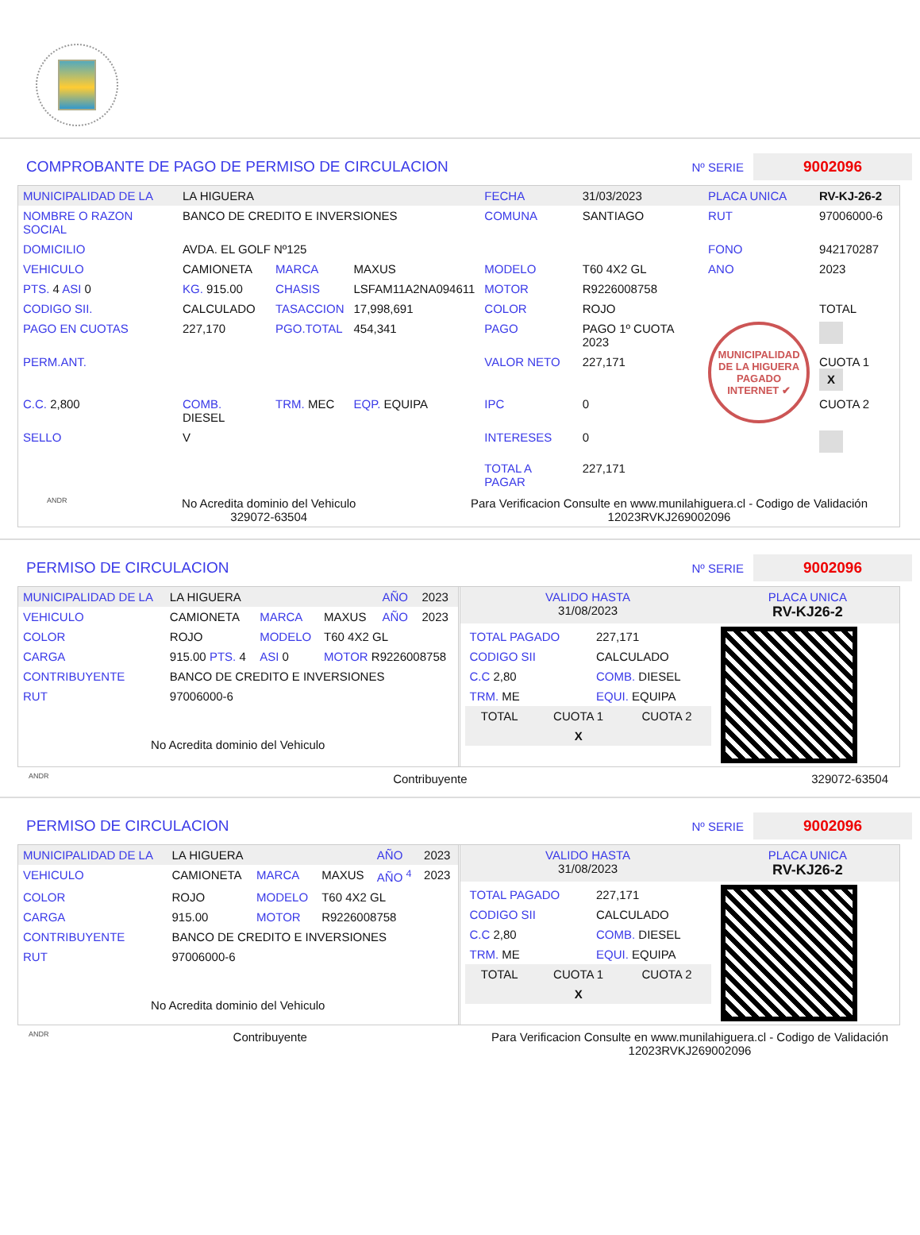COMPROBANTE DE PAGO DE PERMISO DE CIRCULACION Nº SERIE 9002096
| MUNICIPALIDAD DE LA | LA HIGUERA | | | FECHA | 31/03/2023 | PLACA UNICA | RV-KJ-26-2 |
| NOMBRE O RAZON SOCIAL | BANCO DE CREDITO E INVERSIONES | | | COMUNA | SANTIAGO | RUT | 97006000-6 |
| DOMICILIO | AVDA. EL GOLF Nº125 | | | | | FONO | 942170287 |
| VEHICULO | CAMIONETA | MARCA | MAXUS | MODELO | T60 4X2 GL | ANO | 2023 |
| PTS. 4 ASI 0 | KG. 915.00 | CHASIS | LSFAM11A2NA094611 | MOTOR | R9226008758 | | |
| CODIGO SII. | CALCULADO | TASACCION | 17,998,691 | COLOR | ROJO | | TOTAL |
| PAGO EN CUOTAS | 227,170 | PGO.TOTAL | 454,341 | PAGO | PAGO 1º CUOTA 2023 | MUNICIPALIDAD DE LA HIGUERA PAGADO INTERNET ✔ | |
| PERM.ANT. | | | | VALOR NETO | 227,171 | | CUOTA 1 X |
| C.C. 2,800 | COMB. DIESEL | TRM. MEC | EQP. EQUIPA | IPC | 0 | | CUOTA 2 |
| SELLO | V | | | INTERESES | 0 | | |
| | | | | TOTAL A PAGAR | 227,171 | | |
ANDR No Acredita dominio del Vehiculo
329072-63504 Para Verificacion Consulte en www.munilahiguera.cl - Codigo de Validación
12023RVKJ269002096
PERMISO DE CIRCULACION Nº SERIE 9002096
| MUNICIPALIDAD DE LA | LA HIGUERA | | | AÑO | 2023 |
| VEHICULO | CAMIONETA | MARCA | MAXUS | AÑO | 2023 |
| COLOR | ROJO | MODELO | T60 4X2 GL | | |
| CARGA | 915.00 PTS. 4 | ASI 0 | MOTOR R9226008758 | | |
| CONTRIBUYENTE | BANCO DE CREDITO E INVERSIONES | | | | |
| RUT | 97006000-6 | | | | |
No Acredita dominio del Vehiculo
| VALIDO HASTA 31/08/2023 | PLACA UNICA RV-KJ26-2 |
| / TOTAL PAGADO / 227,171 / / CODIGO SII / CALCULADO / / C.C 2,80 / COMB. DIESEL / / TRM. ME / EQUI. EQUIPA / / TOTAL / CUOTA 1 / CUOTA 2 / / / X / / | |
ANDR Contribuyente 329072-63504
PERMISO DE CIRCULACION Nº SERIE 9002096
| MUNICIPALIDAD DE LA | LA HIGUERA | | | AÑO | 2023 |
| VEHICULO | CAMIONETA | MARCA | MAXUS | AÑO <sup>4</sup> | 2023 |
| COLOR | ROJO | MODELO | T60 4X2 GL | | |
| CARGA | 915.00 | MOTOR | R9226008758 | | |
| CONTRIBUYENTE | BANCO DE CREDITO E INVERSIONES | | | | |
| RUT | 97006000-6 | | | | |
No Acredita dominio del Vehiculo
| VALIDO HASTA 31/08/2023 | PLACA UNICA RV-KJ26-2 |
| / TOTAL PAGADO / 227,171 / / CODIGO SII / CALCULADO / / C.C 2,80 / COMB. DIESEL / / TRM. ME / EQUI. EQUIPA / / TOTAL / CUOTA 1 / CUOTA 2 / / / X / / | |
ANDR Contribuyente Para Verificacion Consulte en www.munilahiguera.cl - Codigo de Validación
12023RVKJ269002096